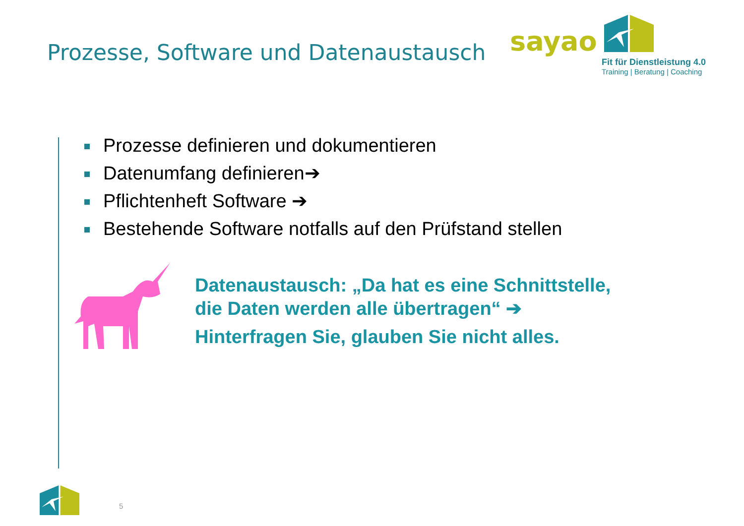Prozesse, Software und Datenaustausch
sayao
Fit für Dienstleistung 4.0
Training | Beratung | Coaching
Prozesse definieren und dokumentieren
Datenumfang definieren➔
Pflichtenheft Software ➔
Bestehende Software notfalls auf den Prüfstand stellen
Datenaustausch: „Da hat es eine Schnittstelle,
die Daten werden alle übertragen“ ➔
Hinterfragen Sie, glauben Sie nicht alles.
5